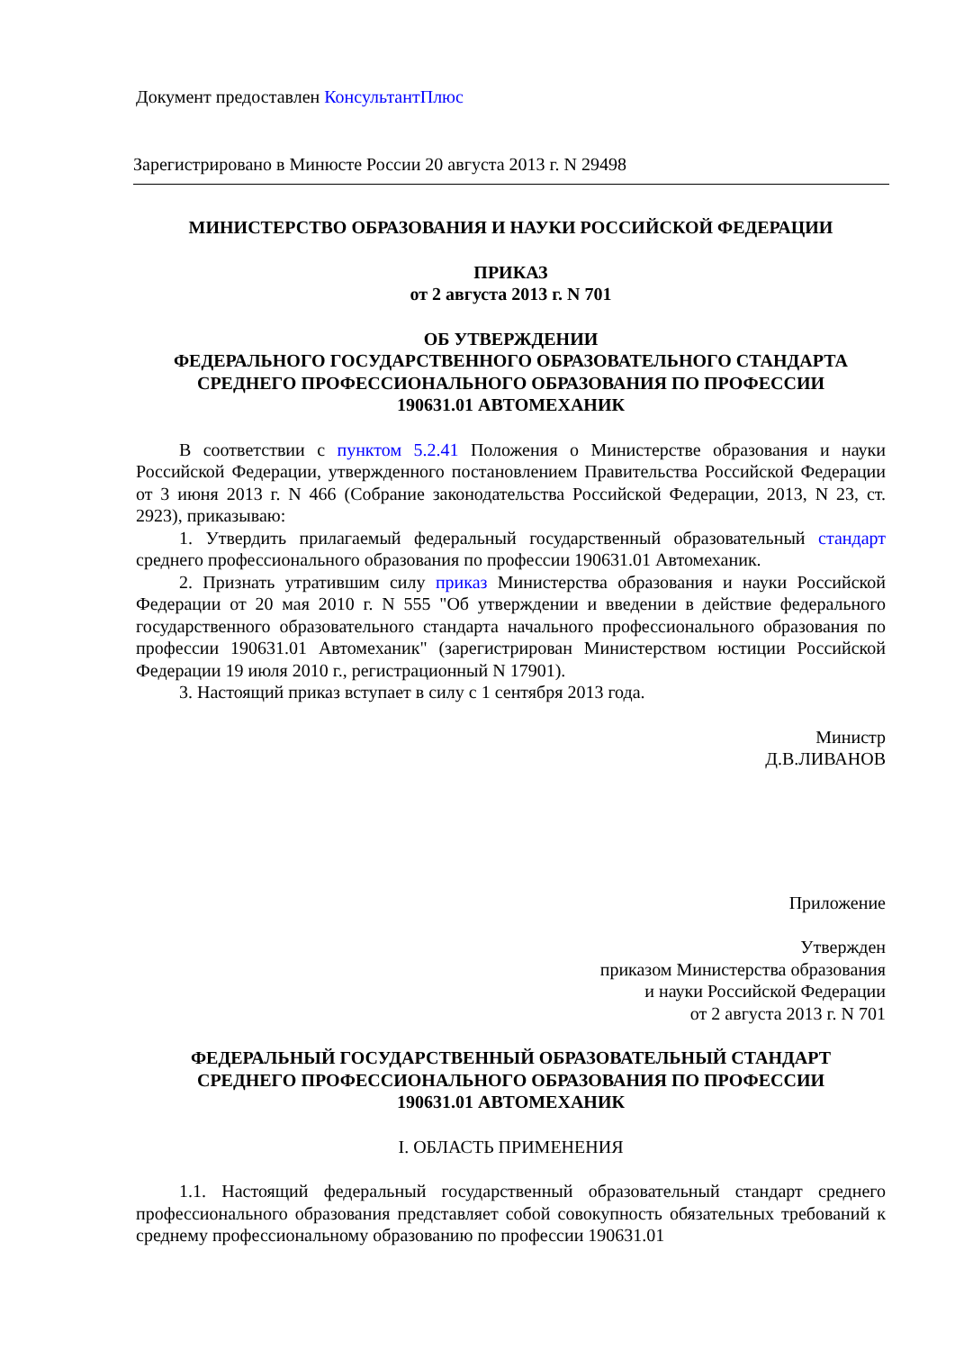Документ предоставлен КонсультантПлюс
Зарегистрировано в Минюсте России 20 августа 2013 г. N 29498
МИНИСТЕРСТВО ОБРАЗОВАНИЯ И НАУКИ РОССИЙСКОЙ ФЕДЕРАЦИИ
ПРИКАЗ
от 2 августа 2013 г. N 701
ОБ УТВЕРЖДЕНИИ
ФЕДЕРАЛЬНОГО ГОСУДАРСТВЕННОГО ОБРАЗОВАТЕЛЬНОГО СТАНДАРТА
СРЕДНЕГО ПРОФЕССИОНАЛЬНОГО ОБРАЗОВАНИЯ ПО ПРОФЕССИИ
190631.01 АВТОМЕХАНИК
В соответствии с пунктом 5.2.41 Положения о Министерстве образования и науки Российской Федерации, утвержденного постановлением Правительства Российской Федерации от 3 июня 2013 г. N 466 (Собрание законодательства Российской Федерации, 2013, N 23, ст. 2923), приказываю:
1. Утвердить прилагаемый федеральный государственный образовательный стандарт среднего профессионального образования по профессии 190631.01 Автомеханик.
2. Признать утратившим силу приказ Министерства образования и науки Российской Федерации от 20 мая 2010 г. N 555 "Об утверждении и введении в действие федерального государственного образовательного стандарта начального профессионального образования по профессии 190631.01 Автомеханик" (зарегистрирован Министерством юстиции Российской Федерации 19 июля 2010 г., регистрационный N 17901).
3. Настоящий приказ вступает в силу с 1 сентября 2013 года.
Министр
Д.В.ЛИВАНОВ
Приложение
Утвержден
приказом Министерства образования
и науки Российской Федерации
от 2 августа 2013 г. N 701
ФЕДЕРАЛЬНЫЙ ГОСУДАРСТВЕННЫЙ ОБРАЗОВАТЕЛЬНЫЙ СТАНДАРТ
СРЕДНЕГО ПРОФЕССИОНАЛЬНОГО ОБРАЗОВАНИЯ ПО ПРОФЕССИИ
190631.01 АВТОМЕХАНИК
I. ОБЛАСТЬ ПРИМЕНЕНИЯ
1.1. Настоящий федеральный государственный образовательный стандарт среднего профессионального образования представляет собой совокупность обязательных требований к среднему профессиональному образованию по профессии 190631.01